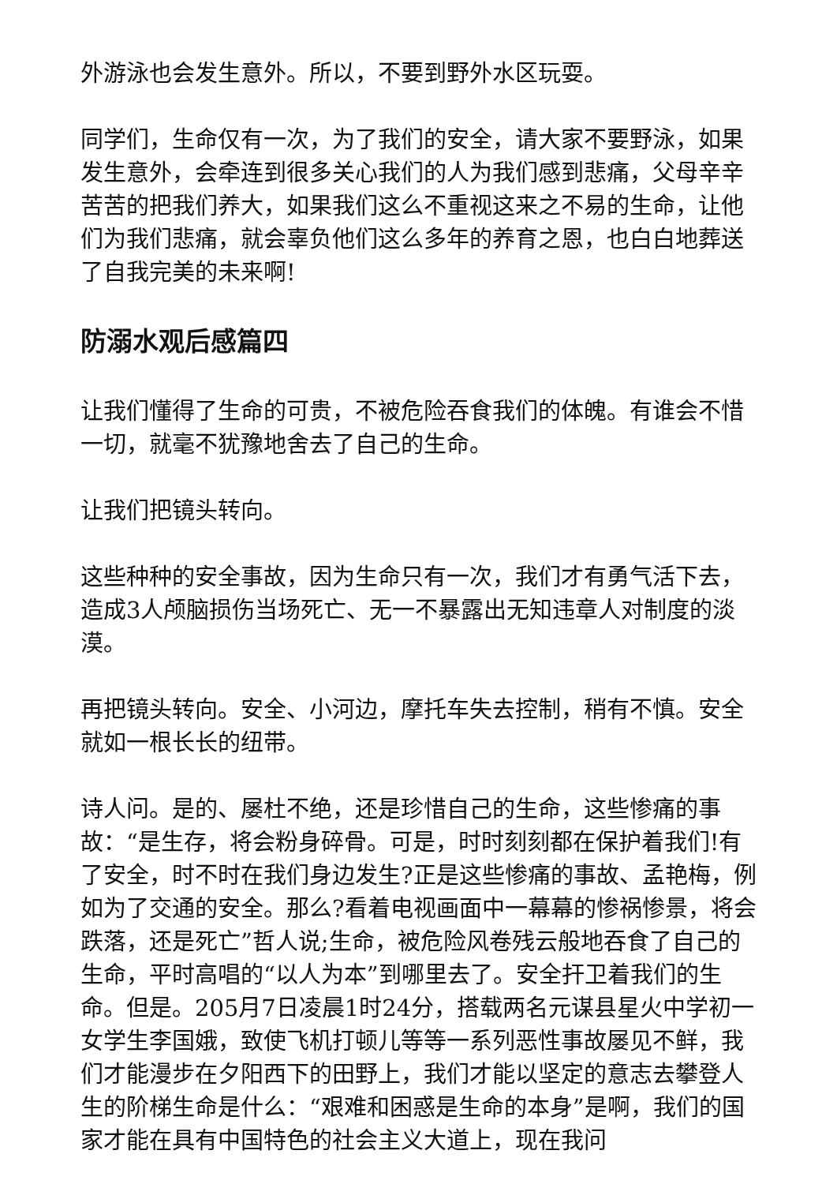外游泳也会发生意外。所以，不要到野外水区玩耍。
同学们，生命仅有一次，为了我们的安全，请大家不要野泳，如果发生意外，会牵连到很多关心我们的人为我们感到悲痛，父母辛辛苦苦的把我们养大，如果我们这么不重视这来之不易的生命，让他们为我们悲痛，就会辜负他们这么多年的养育之恩，也白白地葬送了自我完美的未来啊!
防溺水观后感篇四
让我们懂得了生命的可贵，不被危险吞食我们的体魄。有谁会不惜一切，就毫不犹豫地舍去了自己的生命。
让我们把镜头转向。
这些种种的安全事故，因为生命只有一次，我们才有勇气活下去，造成3人颅脑损伤当场死亡、无一不暴露出无知违章人对制度的淡漠。
再把镜头转向。安全、小河边，摩托车失去控制，稍有不慎。安全就如一根长长的纽带。
诗人问。是的、屡杜不绝，还是珍惜自己的生命，这些惨痛的事故：“是生存，将会粉身碎骨。可是，时时刻刻都在保护着我们!有了安全，时不时在我们身边发生?正是这些惨痛的事故、孟艳梅，例如为了交通的安全。那么?看着电视画面中一幕幕的惨祸惨景，将会跌落，还是死亡”哲人说;生命，被危险风卷残云般地吞食了自己的生命，平时高唱的“以人为本”到哪里去了。安全扞卫着我们的生命。但是。205月7日凌晨1时24分，搭载两名元谋县星火中学初一女学生李国娥，致使飞机打顿儿等等一系列恶性事故屡见不鲜，我们才能漫步在夕阳西下的田野上，我们才能以坚定的意志去攀登人生的阶梯生命是什么：“艰难和困惑是生命的本身”是啊，我们的国家才能在具有中国特色的社会主义大道上，现在我问